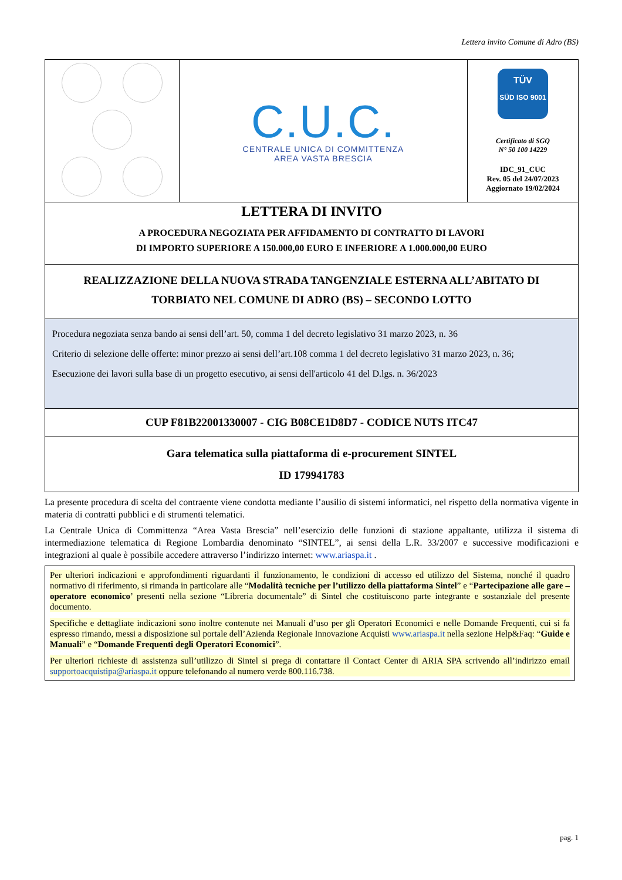Lettera invito Comune di Adro (BS)
| | C.U.C. CENTRALE UNICA DI COMMITTENZA AREA VASTA BRESCIA | TÜV SÜD ISO 9001 Certificato di SGQ N° 50 100 14229 IDC_91_CUC Rev. 05 del 24/07/2023 Aggiornato 19/02/2024 |
| LETTERA DI INVITO A PROCEDURA NEGOZIATA PER AFFIDAMENTO DI CONTRATTO DI LAVORI DI IMPORTO SUPERIORE A 150.000,00 EURO E INFERIORE A 1.000.000,00 EURO | | |
| REALIZZAZIONE DELLA NUOVA STRADA TANGENZIALE ESTERNA ALL’ABITATO DI TORBIATO NEL COMUNE DI ADRO (BS) – SECONDO LOTTO | | |
| Procedura negoziata senza bando ai sensi dell’art. 50, comma 1 del decreto legislativo 31 marzo 2023, n. 36 Criterio di selezione delle offerte: minor prezzo ai sensi dell’art.108 comma 1 del decreto legislativo 31 marzo 2023, n. 36; Esecuzione dei lavori sulla base di un progetto esecutivo, ai sensi dell'articolo 41 del D.lgs. n. 36/2023 | | |
| CUP F81B22001330007 - CIG B08CE1D8D7 - CODICE NUTS ITC47 | | |
| Gara telematica sulla piattaforma di e-procurement SINTEL ID 179941783 | | |
La presente procedura di scelta del contraente viene condotta mediante l’ausilio di sistemi informatici, nel rispetto della normativa vigente in materia di contratti pubblici e di strumenti telematici.
La Centrale Unica di Committenza “Area Vasta Brescia” nell’esercizio delle funzioni di stazione appaltante, utilizza il sistema di intermediazione telematica di Regione Lombardia denominato “SINTEL”, ai sensi della L.R. 33/2007 e successive modificazioni e integrazioni al quale è possibile accedere attraverso l’indirizzo internet: www.ariaspa.it .
Per ulteriori indicazioni e approfondimenti riguardanti il funzionamento, le condizioni di accesso ed utilizzo del Sistema, nonché il quadro normativo di riferimento, si rimanda in particolare alle “Modalità tecniche per l’utilizzo della piattaforma Sintel” e “Partecipazione alle gare – operatore economico’ presenti nella sezione “Libreria documentale” di Sintel che costituiscono parte integrante e sostanziale del presente documento.
Specifiche e dettagliate indicazioni sono inoltre contenute nei Manuali d’uso per gli Operatori Economici e nelle Domande Frequenti, cui si fa espresso rimando, messi a disposizione sul portale dell’Azienda Regionale Innovazione Acquisti www.ariaspa.it nella sezione Help&Faq: “Guide e Manuali” e “Domande Frequenti degli Operatori Economici”.
Per ulteriori richieste di assistenza sull’utilizzo di Sintel si prega di contattare il Contact Center di ARIA SPA scrivendo all’indirizzo email supportoacquistipa@ariaspa.it oppure telefonando al numero verde 800.116.738.
pag. 1